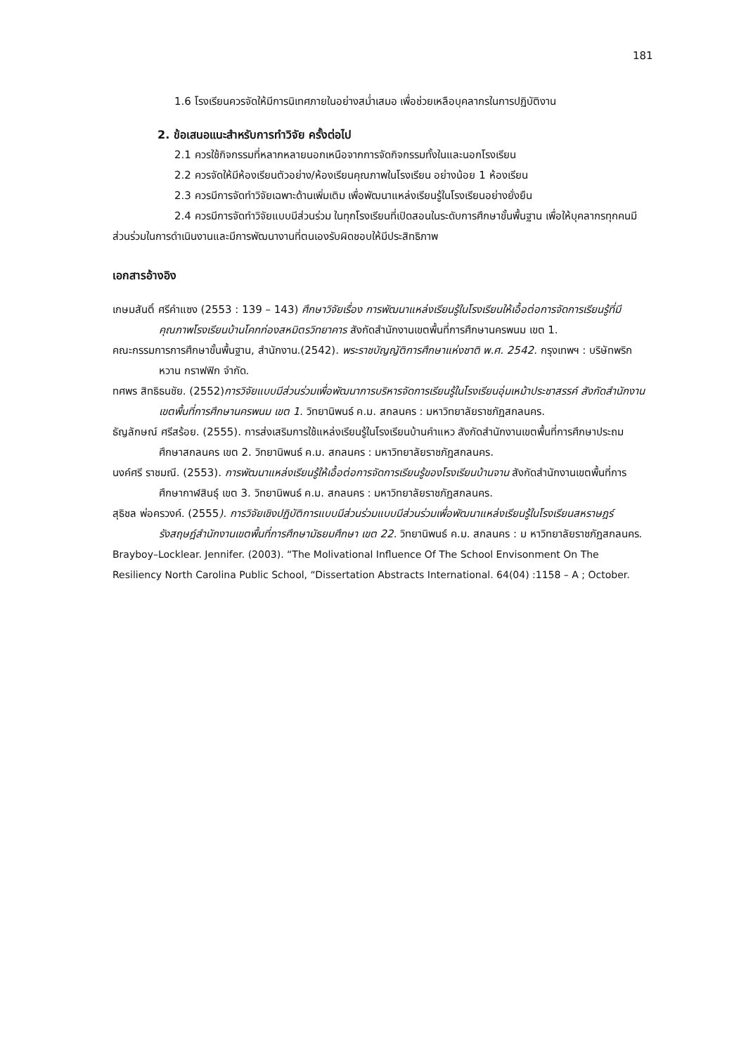181
1.6 โรงเรียนควรจัดให้มีการนิเทศภายในอย่างสม่ำเสมอ เพื่อช่วยเหลือบุคลากรในการปฏิบัติงาน
2. ข้อเสนอแนะสำหรับการทำวิจัย ครั้งต่อไป
2.1 ควรใช้กิจกรรมที่หลากหลายนอกเหนือจากการจัดกิจกรรมทั้งในและนอกโรงเรียน
2.2 ควรจัดให้มีห้องเรียนตัวอย่าง/ห้องเรียนคุณภาพในโรงเรียน อย่างน้อย 1 ห้องเรียน
2.3 ควรมีการจัดทำวิจัยเฉพาะด้านเพิ่มเติม เพื่อพัฒนาแหล่งเรียนรู้ในโรงเรียนอย่างยั่งยืน
2.4 ควรมีการจัดทำวิจัยแบบมีส่วนร่วม ในทุกโรงเรียนที่เปิดสอนในระดับการศึกษาขั้นพื้นฐาน เพื่อให้บุคลากรทุกคนมีส่วนร่วมในการดำเนินงานและมีการพัฒนางานที่ตนเองรับผิดชอบให้มีประสิทธิภาพ
เอกสารอ้างอิง
เกษมสันติ์ ศรีคำแซง (2553 : 139 – 143) ศึกษาวิจัยเรื่อง การพัฒนาแหล่งเรียนรู้ในโรงเรียนให้เอื้อต่อการจัดการเรียนรู้ที่มีคุณภาพโรงเรียนบ้านโคกก่องสหมิตรวิทยาคาร สังกัดสำนักงานเขตพื้นที่การศึกษานครพนม เขต 1.
คณะกรรมการการศึกษาขั้นพื้นฐาน, สำนักงาน.(2542). พระราชบัญญัติการศึกษาแห่งชาติ พ.ศ. 2542. กรุงเทพฯ : บริษัทพริกหวาน กราฟฟิก จำกัด.
ทศพร สิทธิธนชัย. (2552)การวิจัยแบบมีส่วนร่วมเพื่อพัฒนาการบริหารจัดการเรียนรู้ในโรงเรียนอุ่มเหม้าประชาสรรค์ สังกัดสำนักงานเขตพื้นที่การศึกษานครพนม เขต 1. วิทยานิพนธ์ ค.ม. สกลนคร : มหาวิทยาลัยราชภัฏสกลนคร.
ธัญลักษณ์ ศรีสร้อย. (2555). การส่งเสริมการใช้แหล่งเรียนรู้ในโรงเรียนบ้านคำแหว สังกัดสำนักงานเขตพื้นที่การศึกษาประถมศึกษาสกลนคร เขต 2. วิทยานิพนธ์ ค.ม. สกลนคร : มหาวิทยาลัยราชภัฏสกลนคร.
นงค์ศรี ราชมณี. (2553). การพัฒนาแหล่งเรียนรู้ให้เอื้อต่อการจัดการเรียนรู้ของโรงเรียนบ้านจาน สังกัดสำนักงานเขตพื้นที่การศึกษากาฬสินธุ์ เขต 3. วิทยานิพนธ์ ค.ม. สกลนคร : มหาวิทยาลัยราชภัฏสกลนคร.
สุธิชล พ่อครวงค์. (2555). การวิจัยเชิงปฏิบัติการแบบมีส่วนร่วมแบบมีส่วนร่วมเพื่อพัฒนาแหล่งเรียนรู้ในโรงเรียนสหราษฎร์รังสฤษฎ์สำนักงานเขตพื้นที่การศึกษามัธยมศึกษา เขต 22. วิทยานิพนธ์ ค.ม. สกลนคร : ม หาวิทยาลัยราชภัฏสกลนคร.
Brayboy–Locklear. Jennifer. (2003). “The Molivational Influence Of The School Envisonment On The Resiliency North Carolina Public School, “Dissertation Abstracts International. 64(04) :1158 – A ; October.